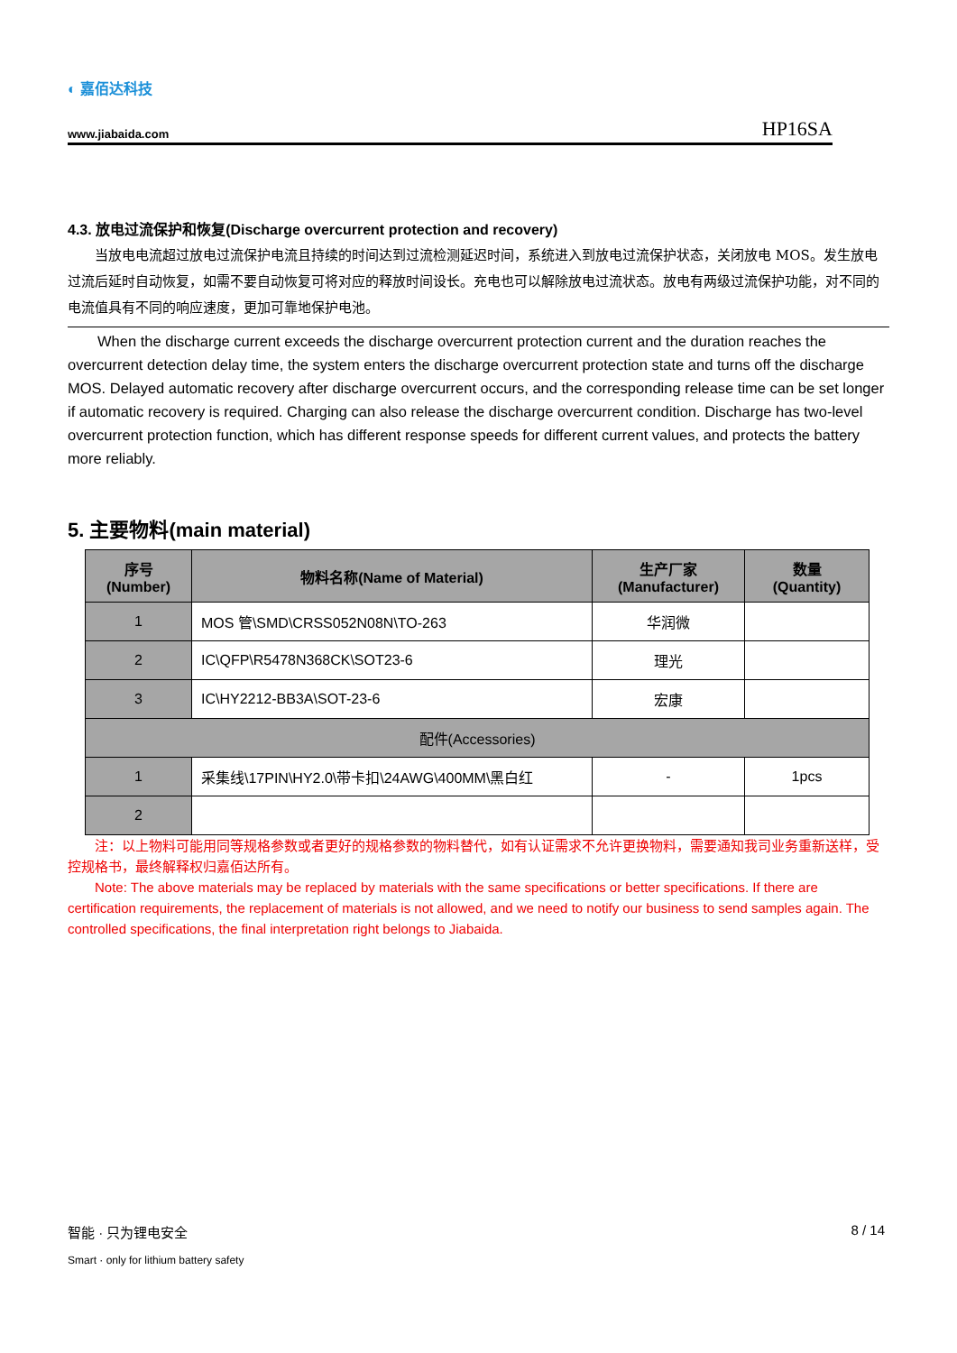◐ 嘉佰达科技
www.jiabaida.com HP16SA
4.3. 放电过流保护和恢复(Discharge overcurrent protection and recovery)
当放电电流超过放电过流保护电流且持续的时间达到过流检测延迟时间，系统进入到放电过流保护状态，关闭放电 MOS。发生放电过流后延时自动恢复，如需不要自动恢复可将对应的释放时间设长。充电也可以解除放电过流状态。放电有两级过流保护功能，对不同的电流值具有不同的响应速度，更加可靠地保护电池。
When the discharge current exceeds the discharge overcurrent protection current and the duration reaches the overcurrent detection delay time, the system enters the discharge overcurrent protection state and turns off the discharge MOS. Delayed automatic recovery after discharge overcurrent occurs, and the corresponding release time can be set longer if automatic recovery is required. Charging can also release the discharge overcurrent condition. Discharge has two-level overcurrent protection function, which has different response speeds for different current values, and protects the battery more reliably.
5. 主要物料(main material)
| 序号 (Number) | 物料名称(Name of Material) | 生产厂家 (Manufacturer) | 数量 (Quantity) |
| --- | --- | --- | --- |
| 1 | MOS 管\SMD\CRSS052N08N\TO-263 | 华润微 | |
| 2 | IC\QFP\R5478N368CK\SOT23-6 | 理光 | |
| 3 | IC\HY2212-BB3A\SOT-23-6 | 宏康 | |
| 配件(Accessories) | | | |
| 1 | 采集线\17PIN\HY2.0\带卡扣\24AWG\400MM\黑白红 | - | 1pcs |
| 2 | | | |
注：以上物料可能用同等规格参数或者更好的规格参数的物料替代，如有认证需求不允许更换物料，需要通知我司业务重新送样，受控规格书，最终解释权归嘉佰达所有。
Note: The above materials may be replaced by materials with the same specifications or better specifications. If there are certification requirements, the replacement of materials is not allowed, and we need to notify our business to send samples again. The controlled specifications, the final interpretation right belongs to Jiabaida.
智能 · 只为锂电安全 8 / 14
Smart · only for lithium battery safety